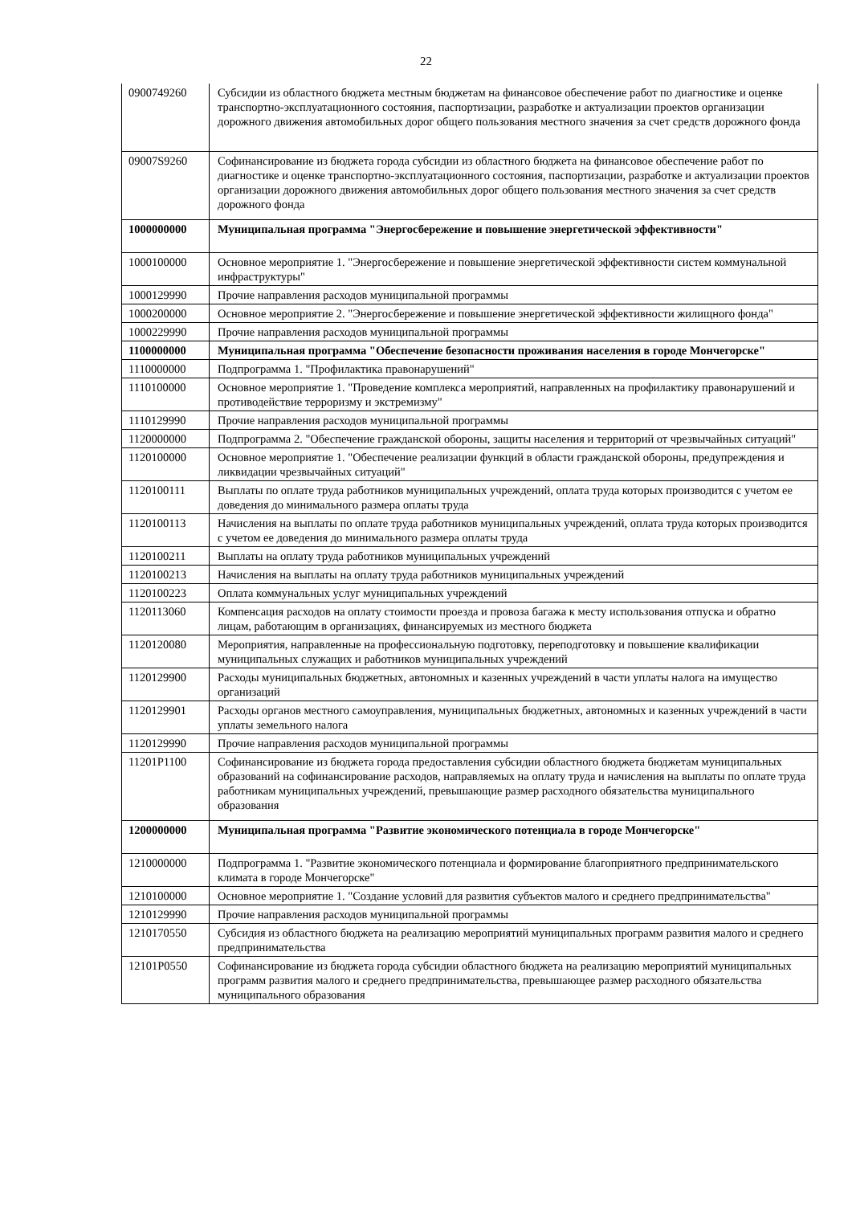22
| 0900749260 | Субсидии из областного бюджета местным бюджетам на финансовое обеспечение работ по диагностике и оценке транспортно-эксплуатационного состояния, паспортизации, разработке и актуализации проектов организации дорожного движения автомобильных дорог общего пользования местного значения за счет средств дорожного фонда |
| 09007S9260 | Софинансирование из бюджета города субсидии из областного бюджета на финансовое обеспечение работ по диагностике и оценке транспортно-эксплуатационного состояния, паспортизации, разработке и актуализации проектов организации дорожного движения автомобильных дорог общего пользования местного значения за счет средств дорожного фонда |
| 1000000000 | Муниципальная программа "Энергосбережение и повышение энергетической эффективности" |
| 1000100000 | Основное мероприятие 1. "Энергосбережение и повышение энергетической эффективности систем коммунальной инфраструктуры" |
| 1000129990 | Прочие направления расходов муниципальной программы |
| 1000200000 | Основное мероприятие 2. "Энергосбережение и повышение энергетической эффективности жилищного фонда" |
| 1000229990 | Прочие направления расходов муниципальной программы |
| 1100000000 | Муниципальная программа "Обеспечение безопасности проживания населения в городе Мончегорске" |
| 1110000000 | Подпрограмма 1. "Профилактика правонарушений" |
| 1110100000 | Основное мероприятие 1. "Проведение комплекса мероприятий, направленных на профилактику правонарушений и противодействие терроризму и экстремизму" |
| 1110129990 | Прочие направления расходов муниципальной программы |
| 1120000000 | Подпрограмма 2. "Обеспечение гражданской обороны, защиты населения и территорий от чрезвычайных ситуаций" |
| 1120100000 | Основное мероприятие 1. "Обеспечение реализации функций в области гражданской обороны, предупреждения и ликвидации чрезвычайных ситуаций" |
| 1120100111 | Выплаты по оплате труда работников муниципальных учреждений, оплата труда которых производится с учетом ее доведения до минимального размера оплаты труда |
| 1120100113 | Начисления на выплаты по оплате труда работников муниципальных учреждений, оплата труда которых производится с учетом ее доведения до минимального размера оплаты труда |
| 1120100211 | Выплаты на оплату труда работников муниципальных учреждений |
| 1120100213 | Начисления на выплаты на оплату труда работников муниципальных учреждений |
| 1120100223 | Оплата коммунальных услуг муниципальных учреждений |
| 1120113060 | Компенсация расходов на оплату стоимости проезда и провоза багажа к месту использования отпуска и обратно лицам, работающим в организациях, финансируемых из местного бюджета |
| 1120120080 | Мероприятия, направленные на профессиональную подготовку, переподготовку и повышение квалификации муниципальных служащих и работников муниципальных учреждений |
| 1120129900 | Расходы муниципальных бюджетных, автономных и казенных учреждений в части уплаты налога на имущество организаций |
| 1120129901 | Расходы органов местного самоуправления, муниципальных бюджетных, автономных и казенных учреждений в части уплаты земельного налога |
| 1120129990 | Прочие направления расходов муниципальной программы |
| 11201P1100 | Софинансирование из бюджета города предоставления субсидии областного бюджета бюджетам муниципальных образований на софинансирование расходов, направляемых на оплату труда и начисления на выплаты по оплате труда работникам муниципальных учреждений, превышающие размер расходного обязательства муниципального образования |
| 1200000000 | Муниципальная программа "Развитие экономического потенциала в городе Мончегорске" |
| 1210000000 | Подпрограмма 1. "Развитие экономического потенциала и формирование благоприятного предпринимательского климата в городе Мончегорске" |
| 1210100000 | Основное мероприятие 1. "Создание условий для развития субъектов малого и среднего предпринимательства" |
| 1210129990 | Прочие направления расходов муниципальной программы |
| 1210170550 | Субсидия из областного бюджета на реализацию мероприятий муниципальных программ развития малого и среднего предпринимательства |
| 12101P0550 | Софинансирование из бюджета города субсидии областного бюджета на реализацию мероприятий муниципальных программ развития малого и среднего предпринимательства, превышающее размер расходного обязательства муниципального образования |